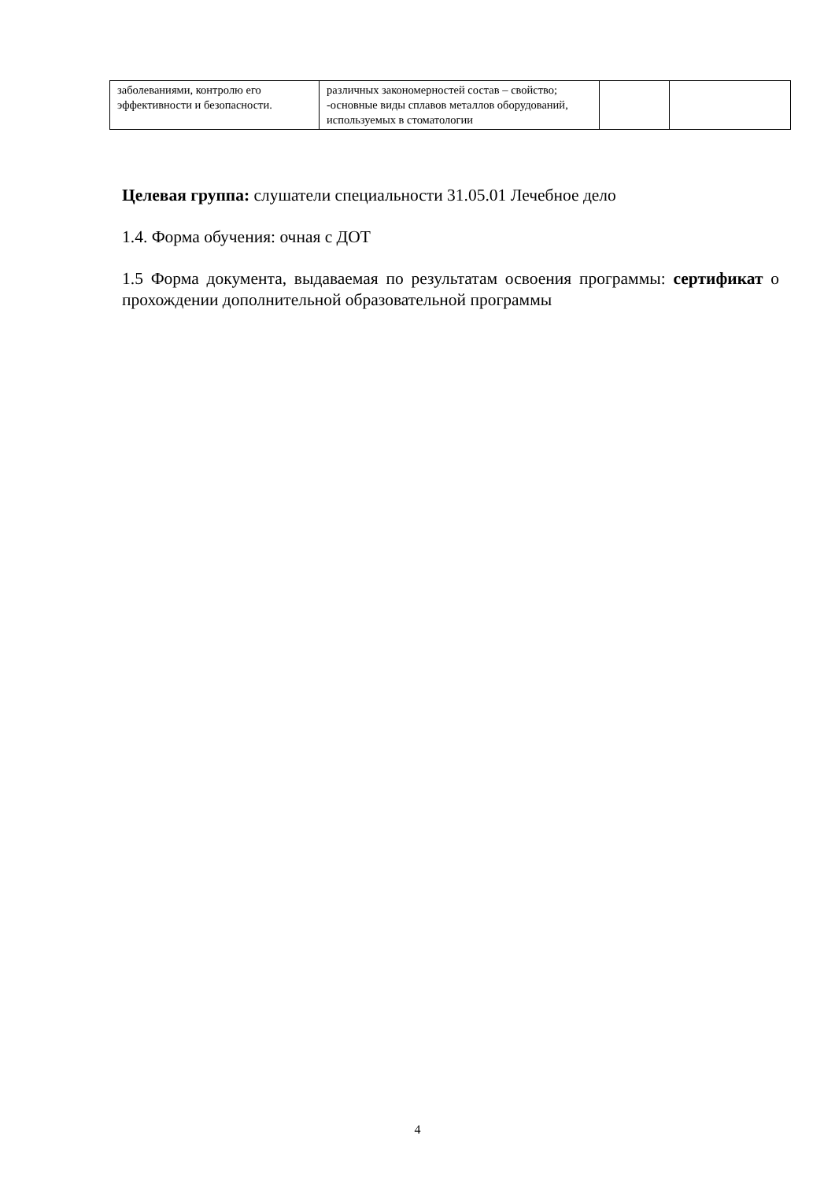| заболеваниями, контролю его эффективности и безопасности. | различных закономерностей состав – свойство; -основные виды сплавов металлов оборудований, используемых в стоматологии | | |
Целевая группа: слушатели специальности 31.05.01 Лечебное дело
1.4. Форма обучения: очная с ДОТ
1.5 Форма документа, выдаваемая по результатам освоения программы: сертификат о прохождении дополнительной образовательной программы
4